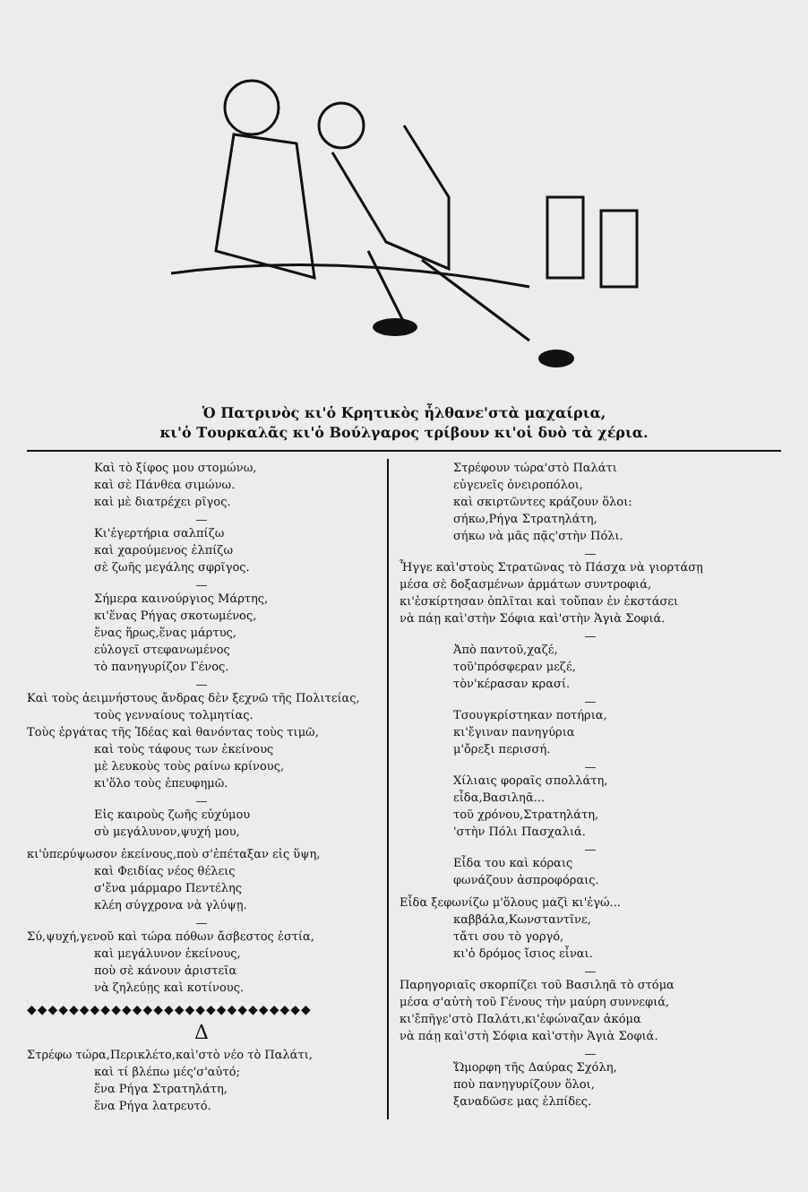Ὁ Πατρινὸς κι'ὁ Κρητικὸς ἦλθανε'στὰ μαχαίρια,
κι'ὁ Τουρκαλᾶς κι'ὁ Βούλγαρος τρίβουν κι'οἱ δυὸ τὰ χέρια.
Καὶ τὸ ξίφος μου στομώνω,
καὶ σὲ Πάνθεα σιμώνω.
καὶ μὲ διατρέχει ρῖγος.
—
Κι'ἐγερτήρια σαλπίζω
καὶ χαρούμενος ἐλπίζω
σὲ ζωῆς μεγάλης σφρῖγος.
—
Σήμερα καινούργιος Μάρτης,
κι'ἕνας Ρήγας σκοτωμένος,
ἕνας ἥρως,ἕνας μάρτυς,
εὐλογεῖ στεφανωμένος
τὸ πανηγυρίζον Γένος.
—
Καὶ τοὺς ἀειμνήστους ἄνδρας δὲν ξεχνῶ τῆς Πολιτείας,
τοὺς γενναίους τολμητίας.
Τοὺς ἐργάτας τῆς Ἰδέας καὶ θανόντας τοὺς τιμῶ,
καὶ τοὺς τάφους των ἐκείνους
μὲ λευκοὺς τοὺς ραίνω κρίνους,
κι'ὅλο τοὺς ἐπευφημῶ.
—
Εἰς καιροὺς ζωῆς εὐχύμου
σὺ μεγάλυνον,ψυχή μου,
κι'ὑπερύψωσον ἐκείνους,ποὺ σ'ἐπέταξαν εἰς ὕψη,
καὶ Φειδίας νέος θέλεις
σ'ἕνα μάρμαρο Πεντέλης
κλέη σύγχρονα νὰ γλύψῃ.
—
Σύ,ψυχή,γενοῦ καὶ τώρα πόθων ἄσβεστος ἑστία,
καὶ μεγάλυνον ἐκείνους,
ποὺ σὲ κάνουν ἀριστεῖα
νὰ ζηλεύῃς καὶ κοτίνους.
◆◆◆◆◆◆◆◆◆◆◆◆◆◆◆◆◆◆◆◆◆◆◆◆◆◆◆
Δ
Στρέφω τώρα,Περικλέτο,καὶ'στὸ νέο τὸ Παλάτι,
καὶ τί βλέπω μές'σ'αὐτό;
ἕνα Ρήγα Στρατηλάτη,
ἕνα Ρήγα λατρευτό.
Στρέφουν τώρα'στὸ Παλάτι
εὐγενεῖς ὀνειροπόλοι,
καὶ σκιρτῶντες κράζουν ὅλοι:
σήκω,Ρήγα Στρατηλάτη,
σήκω νὰ μᾶς πᾷς'στὴν Πόλι.
—
Ἦγγε καὶ'στοὺς Στρατῶνας τὸ Πάσχα νὰ γιορτάσῃ
μέσα σὲ δοξασμένων ἁρμάτων συντροφιά,
κι'ἐσκίρτησαν ὁπλῖται καὶ τοὔπαν ἐν ἐκστάσει
νὰ πάῃ καὶ'στὴν Σόφια καὶ'στὴν Ἁγιὰ Σοφιά.
—
Ἀπὸ παντοῦ,χαζέ,
τοῦ'πρόσφεραν μεζέ,
τὸν'κέρασαν κρασί.
—
Τσουγκρίστηκαν ποτήρια,
κι'ἔγιναν πανηγύρια
μ'ὄρεξι περισσή.
—
Χίλιαις φοραῖς σπολλάτη,
εἶδα,Βασιληᾶ...
τοῦ χρόνου,Στρατηλάτη,
'στὴν Πόλι Πασχαλιά.
—
Εἶδα του καὶ κόραις
φωνάζουν ἀσπροφόραις.
Εἶδα ξεφωνίζω μ'ὅλους μαζὶ κι'ἐγώ...
καββάλα,Κωνσταντῖνε,
τἄτι σου τὸ γοργό,
κι'ὁ δρόμος ἴσιος εἶναι.
—
Παρηγοριαῖς σκορπίζει τοῦ Βασιληᾶ τὸ στόμα
μέσα σ'αὐτὴ τοῦ Γένους τὴν μαύρη συννεφιά,
κι'ἔπῆγε'στὸ Παλάτι,κι'ἐφώναζαν ἀκόμα
νὰ πάῃ καὶ'στὴ Σόφια καὶ'στὴν Ἁγιὰ Σοφιά.
—
Ὤμορφη τῆς Δαύρας Σχόλη,
ποὺ πανηγυρίζουν ὅλοι,
ξαναδῶσε μας ἐλπίδες.